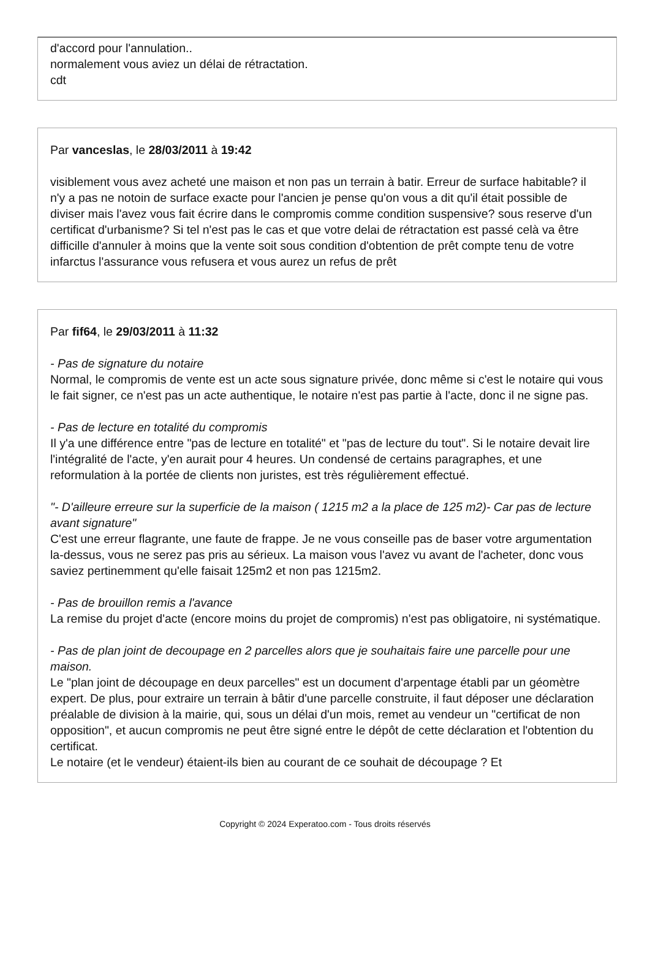d'accord pour l'annulation..
normalement vous aviez un délai de rétractation.
cdt
Par vanceslas, le 28/03/2011 à 19:42
visiblement vous avez acheté une maison et non pas un terrain à batir. Erreur de surface habitable? il n'y a pas ne notoin de surface exacte pour l'ancien je pense qu'on vous a dit qu'il était possible de diviser mais l'avez vous fait écrire dans le compromis comme condition suspensive? sous reserve d'un certificat d'urbanisme? Si tel n'est pas le cas et que votre delai de rétractation est passé celà va être difficille d'annuler à moins que la vente soit sous condition d'obtention de prêt compte tenu de votre infarctus l'assurance vous refusera et vous aurez un refus de prêt
Par fif64, le 29/03/2011 à 11:32
- Pas de signature du notaire
Normal, le compromis de vente est un acte sous signature privée, donc même si c'est le notaire qui vous le fait signer, ce n'est pas un acte authentique, le notaire n'est pas partie à l'acte, donc il ne signe pas.
- Pas de lecture en totalité du compromis
Il y'a une différence entre "pas de lecture en totalité" et "pas de lecture du tout". Si le notaire devait lire l'intégralité de l'acte, y'en aurait pour 4 heures. Un condensé de certains paragraphes, et une reformulation à la portée de clients non juristes, est très régulièrement effectué.
"- D'ailleure erreure sur la superficie de la maison ( 1215 m2 a la place de 125 m2)- Car pas de lecture avant signature"
C'est une erreur flagrante, une faute de frappe. Je ne vous conseille pas de baser votre argumentation la-dessus, vous ne serez pas pris au sérieux. La maison vous l'avez vu avant de l'acheter, donc vous saviez pertinemment qu'elle faisait 125m2 et non pas 1215m2.
- Pas de brouillon remis a l'avance
La remise du projet d'acte (encore moins du projet de compromis) n'est pas obligatoire, ni systématique.
- Pas de plan joint de decoupage en 2 parcelles alors que je souhaitais faire une parcelle pour une maison.
Le "plan joint de découpage en deux parcelles" est un document d'arpentage établi par un géomètre expert. De plus, pour extraire un terrain à bâtir d'une parcelle construite, il faut déposer une déclaration préalable de division à la mairie, qui, sous un délai d'un mois, remet au vendeur un "certificat de non opposition", et aucun compromis ne peut être signé entre le dépôt de cette déclaration et l'obtention du certificat.
Le notaire (et le vendeur) étaient-ils bien au courant de ce souhait de découpage ? Et
Copyright © 2024 Experatoo.com - Tous droits réservés